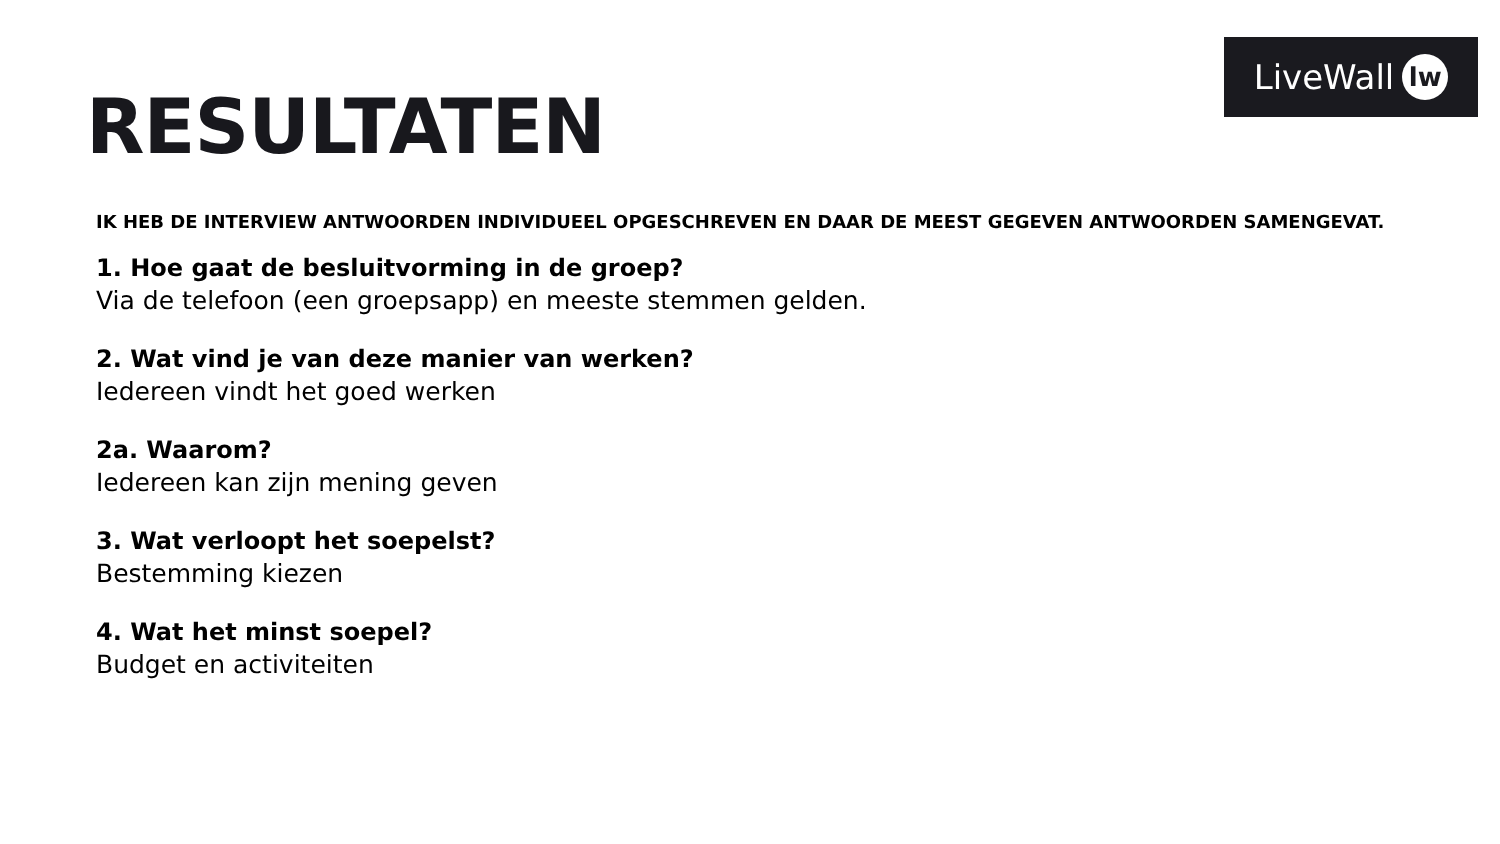LiveWall lw
RESULTATEN
IK HEB DE INTERVIEW ANTWOORDEN INDIVIDUEEL OPGESCHREVEN EN DAAR DE MEEST GEGEVEN ANTWOORDEN SAMENGEVAT.
1. Hoe gaat de besluitvorming in de groep?
Via de telefoon (een groepsapp) en meeste stemmen gelden.
2. Wat vind je van deze manier van werken?
Iedereen vindt het goed werken
2a. Waarom?
Iedereen kan zijn mening geven
3. Wat verloopt het soepelst?
Bestemming kiezen
4. Wat het minst soepel?
Budget en activiteiten